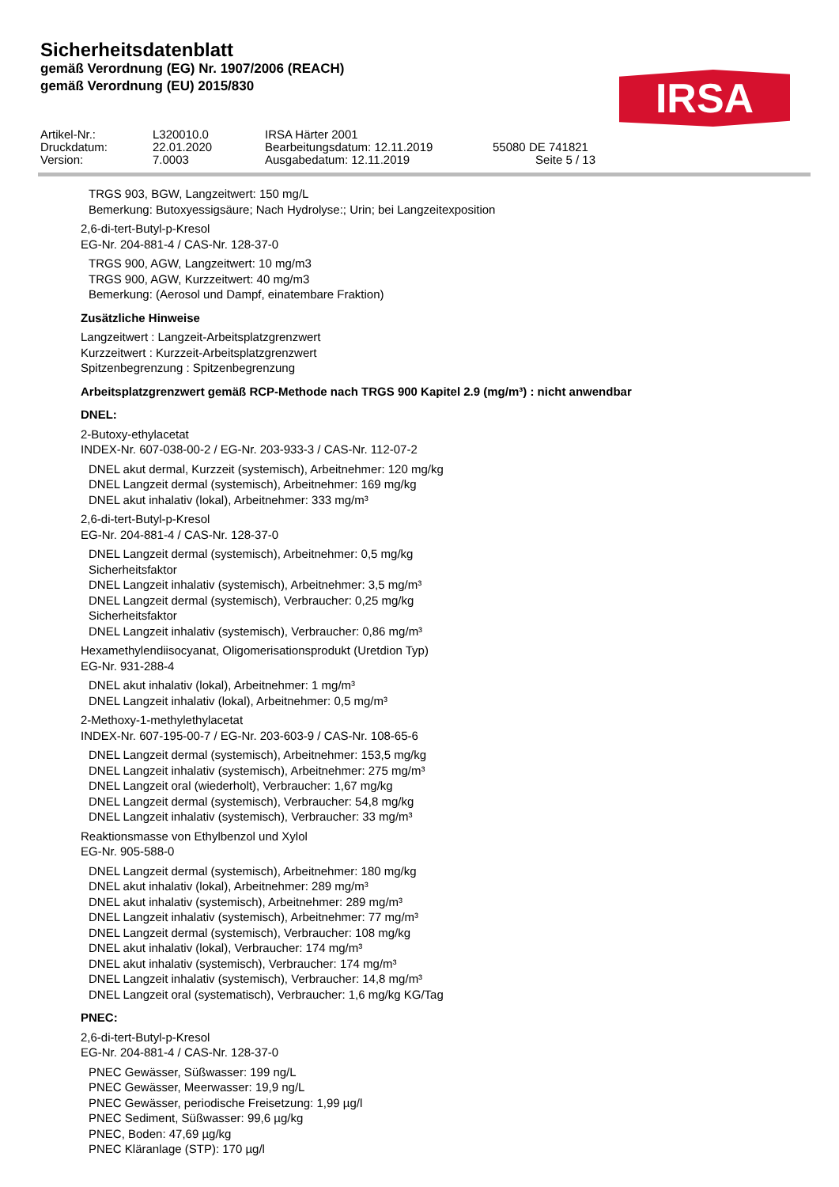Sicherheitsdatenblatt
gemäß Verordnung (EG) Nr. 1907/2006 (REACH)
gemäß Verordnung (EU) 2015/830
IRSA
Artikel-Nr.: L320010.0 IRSA Härter 2001 Druckdatum: 22.01.2020 Bearbeitungsdatum: 12.11.2019 55080 DE 741821 Version: 7.0003 Ausgabedatum: 12.11.2019 Seite 5 / 13
TRGS 903, BGW, Langzeitwert: 150 mg/L
Bemerkung: Butoxyessigsäure; Nach Hydrolyse:; Urin; bei Langzeitexposition
2,6-di-tert-Butyl-p-Kresol
EG-Nr. 204-881-4 / CAS-Nr. 128-37-0
TRGS 900, AGW, Langzeitwert: 10 mg/m3
TRGS 900, AGW, Kurzzeitwert: 40 mg/m3
Bemerkung: (Aerosol und Dampf, einatembare Fraktion)
Zusätzliche Hinweise
Langzeitwert : Langzeit-Arbeitsplatzgrenzwert
Kurzzeitwert : Kurzzeit-Arbeitsplatzgrenzwert
Spitzenbegrenzung : Spitzenbegrenzung
Arbeitsplatzgrenzwert gemäß RCP-Methode nach TRGS 900 Kapitel 2.9 (mg/m³) : nicht anwendbar
DNEL:
2-Butoxy-ethylacetat
INDEX-Nr. 607-038-00-2 / EG-Nr. 203-933-3 / CAS-Nr. 112-07-2
DNEL akut dermal, Kurzzeit (systemisch), Arbeitnehmer: 120 mg/kg
DNEL Langzeit dermal (systemisch), Arbeitnehmer: 169 mg/kg
DNEL akut inhalativ (lokal), Arbeitnehmer: 333 mg/m³
2,6-di-tert-Butyl-p-Kresol
EG-Nr. 204-881-4 / CAS-Nr. 128-37-0
DNEL Langzeit dermal (systemisch), Arbeitnehmer: 0,5 mg/kg
Sicherheitsfaktor
DNEL Langzeit inhalativ (systemisch), Arbeitnehmer: 3,5 mg/m³
DNEL Langzeit dermal (systemisch), Verbraucher: 0,25 mg/kg
Sicherheitsfaktor
DNEL Langzeit inhalativ (systemisch), Verbraucher: 0,86 mg/m³
Hexamethylendiisocyanat, Oligomerisationsprodukt (Uretdion Typ)
EG-Nr. 931-288-4
DNEL akut inhalativ (lokal), Arbeitnehmer: 1 mg/m³
DNEL Langzeit inhalativ (lokal), Arbeitnehmer: 0,5 mg/m³
2-Methoxy-1-methylethylacetat
INDEX-Nr. 607-195-00-7 / EG-Nr. 203-603-9 / CAS-Nr. 108-65-6
DNEL Langzeit dermal (systemisch), Arbeitnehmer: 153,5 mg/kg
DNEL Langzeit inhalativ (systemisch), Arbeitnehmer: 275 mg/m³
DNEL Langzeit oral (wiederholt), Verbraucher: 1,67 mg/kg
DNEL Langzeit dermal (systemisch), Verbraucher: 54,8 mg/kg
DNEL Langzeit inhalativ (systemisch), Verbraucher: 33 mg/m³
Reaktionsmasse von Ethylbenzol und Xylol
EG-Nr. 905-588-0
DNEL Langzeit dermal (systemisch), Arbeitnehmer: 180 mg/kg
DNEL akut inhalativ (lokal), Arbeitnehmer: 289 mg/m³
DNEL akut inhalativ (systemisch), Arbeitnehmer: 289 mg/m³
DNEL Langzeit inhalativ (systemisch), Arbeitnehmer: 77 mg/m³
DNEL Langzeit dermal (systemisch), Verbraucher: 108 mg/kg
DNEL akut inhalativ (lokal), Verbraucher: 174 mg/m³
DNEL akut inhalativ (systemisch), Verbraucher: 174 mg/m³
DNEL Langzeit inhalativ (systemisch), Verbraucher: 14,8 mg/m³
DNEL Langzeit oral (systematisch), Verbraucher: 1,6 mg/kg KG/Tag
PNEC:
2,6-di-tert-Butyl-p-Kresol
EG-Nr. 204-881-4 / CAS-Nr. 128-37-0
PNEC Gewässer, Süßwasser: 199 ng/L
PNEC Gewässer, Meerwasser: 19,9 ng/L
PNEC Gewässer, periodische Freisetzung: 1,99 µg/l
PNEC Sediment, Süßwasser: 99,6 µg/kg
PNEC, Boden: 47,69 µg/kg
PNEC Kläranlage (STP): 170 µg/l